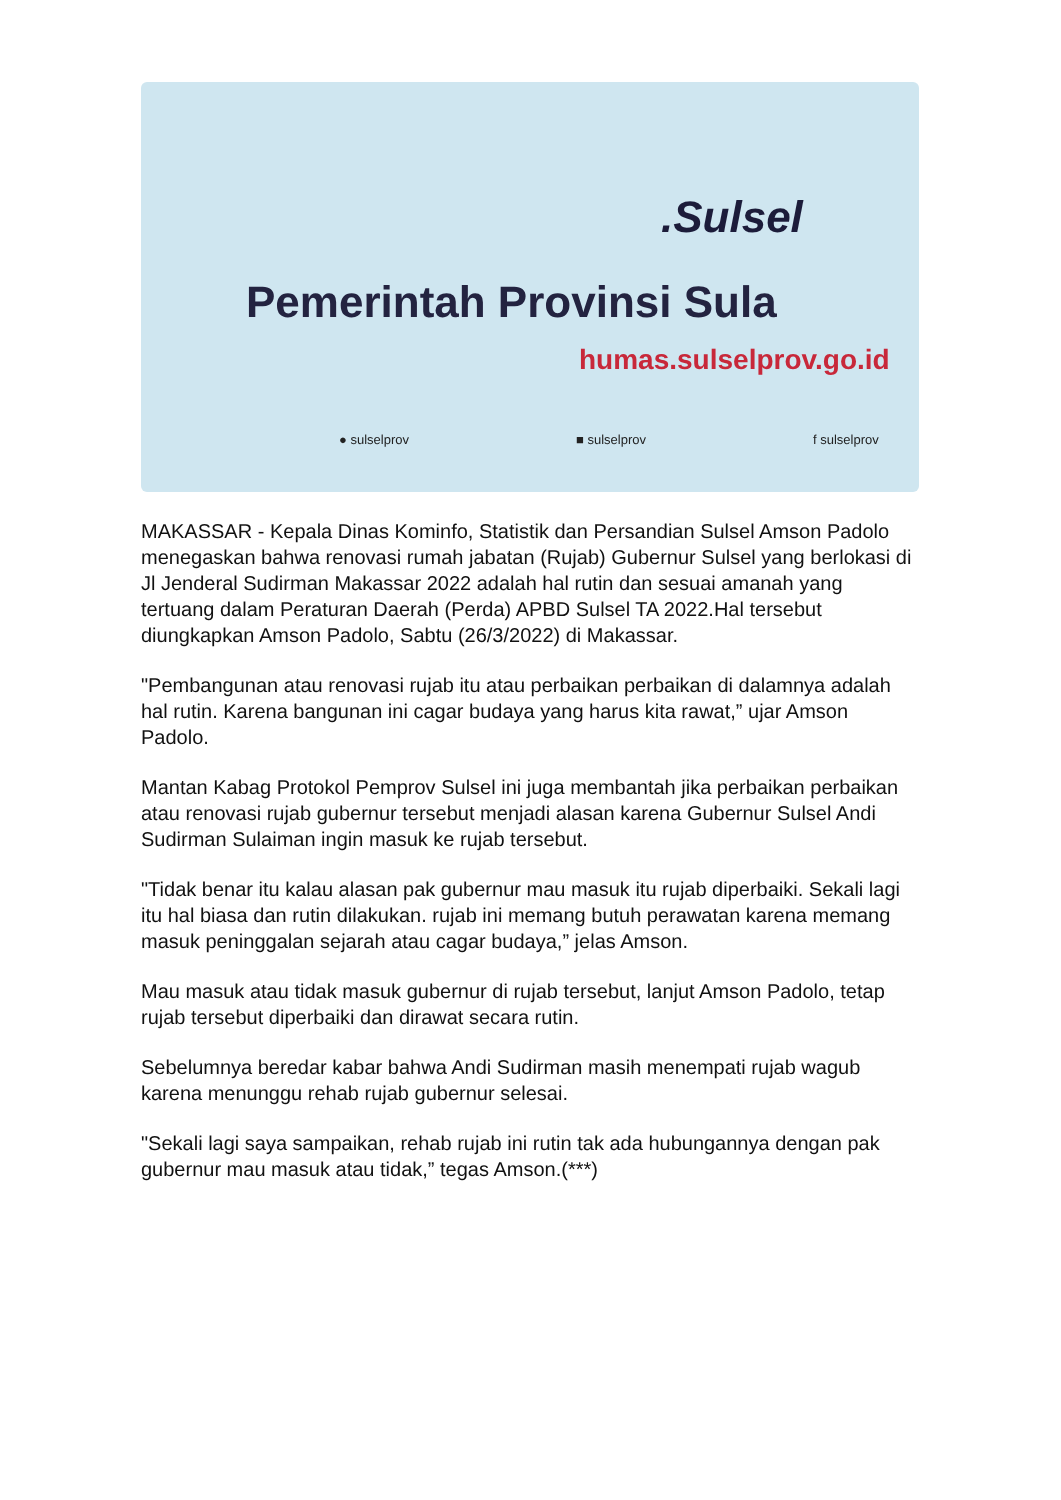.Sulsel
Pemerintah Provinsi Sula
humas.sulselprov.go.id
● sulselprov ■ sulselprov f sulselprov
MAKASSAR - Kepala Dinas Kominfo, Statistik dan Persandian Sulsel Amson Padolo menegaskan bahwa renovasi rumah jabatan (Rujab) Gubernur Sulsel yang berlokasi di Jl Jenderal Sudirman Makassar 2022 adalah hal rutin dan sesuai amanah yang tertuang dalam Peraturan Daerah (Perda) APBD Sulsel TA 2022.Hal tersebut diungkapkan Amson Padolo, Sabtu (26/3/2022) di Makassar.
"Pembangunan atau renovasi rujab itu atau perbaikan perbaikan di dalamnya adalah hal rutin. Karena bangunan ini cagar budaya yang harus kita rawat,” ujar Amson Padolo.
Mantan Kabag Protokol Pemprov Sulsel ini juga membantah jika perbaikan perbaikan atau renovasi rujab gubernur tersebut menjadi alasan karena Gubernur Sulsel Andi Sudirman Sulaiman ingin masuk ke rujab tersebut.
"Tidak benar itu kalau alasan pak gubernur mau masuk itu rujab diperbaiki. Sekali lagi itu hal biasa dan rutin dilakukan. rujab ini memang butuh perawatan karena memang masuk peninggalan sejarah atau cagar budaya,” jelas Amson.
Mau masuk atau tidak masuk gubernur di rujab tersebut, lanjut Amson Padolo, tetap rujab tersebut diperbaiki dan dirawat secara rutin.
Sebelumnya beredar kabar bahwa Andi Sudirman masih menempati rujab wagub karena menunggu rehab rujab gubernur selesai.
"Sekali lagi saya sampaikan, rehab rujab ini rutin tak ada hubungannya dengan pak gubernur mau masuk atau tidak,” tegas Amson.(***)